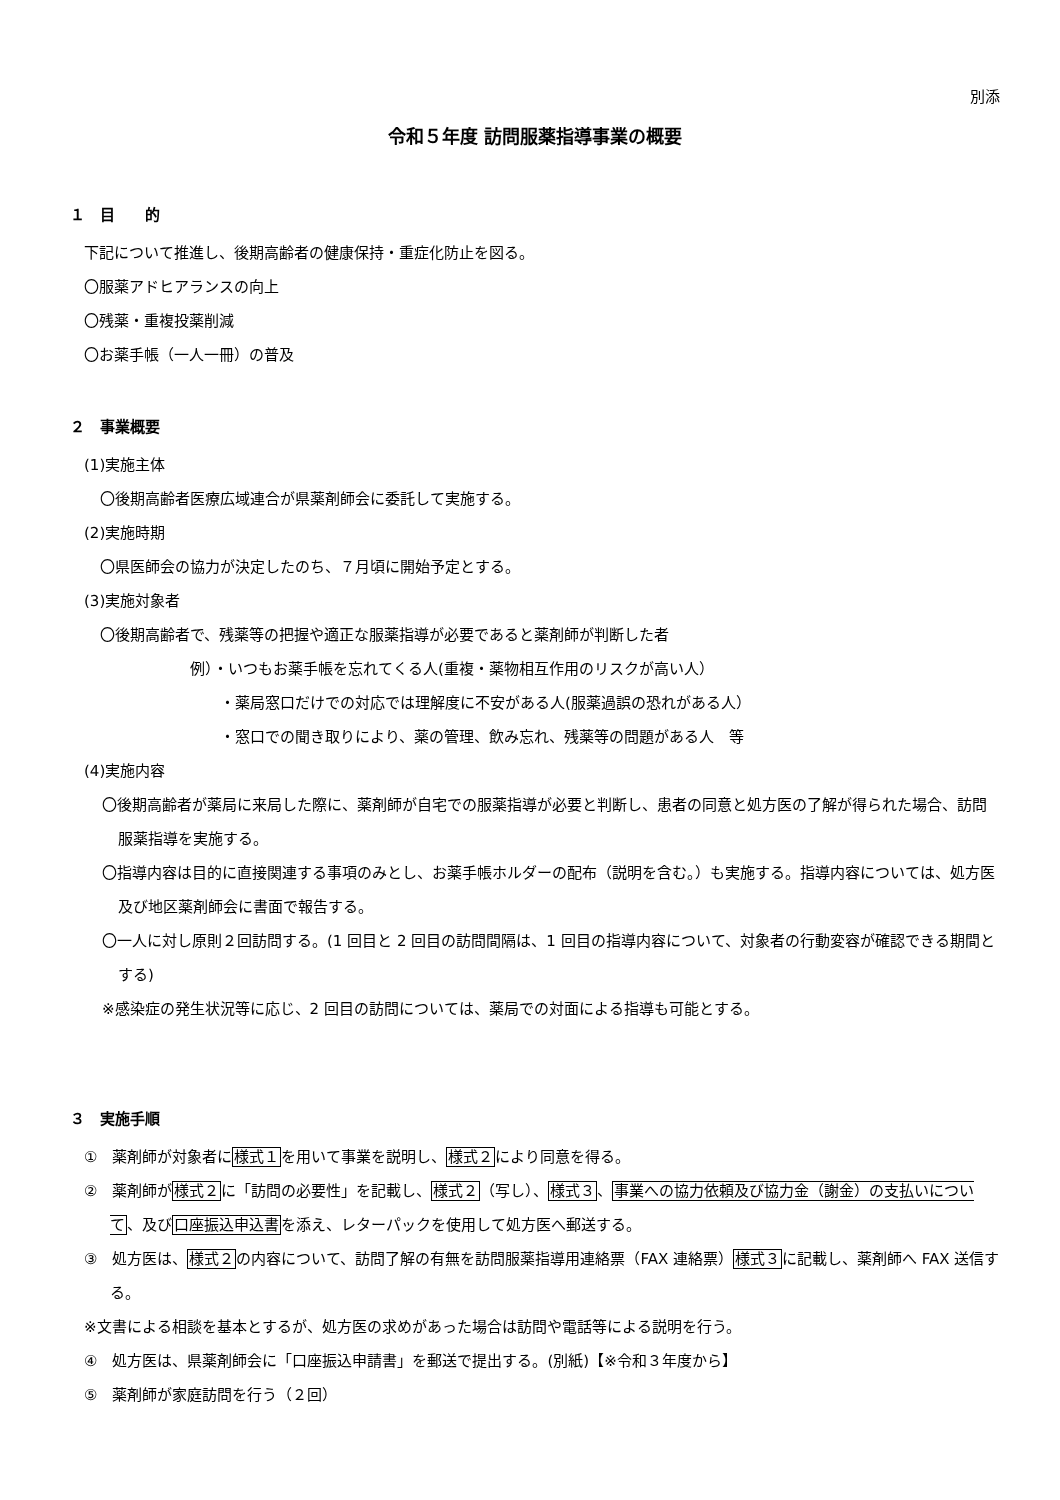別添
令和５年度 訪問服薬指導事業の概要
１　目　　的
下記について推進し、後期高齢者の健康保持・重症化防止を図る。
〇服薬アドヒアランスの向上
〇残薬・重複投薬削減
〇お薬手帳（一人一冊）の普及
２　事業概要
(1)実施主体
〇後期高齢者医療広域連合が県薬剤師会に委託して実施する。
(2)実施時期
〇県医師会の協力が決定したのち、７月頃に開始予定とする。
(3)実施対象者
〇後期高齢者で、残薬等の把握や適正な服薬指導が必要であると薬剤師が判断した者
例）・いつもお薬手帳を忘れてくる人(重複・薬物相互作用のリスクが高い人）
・薬局窓口だけでの対応では理解度に不安がある人(服薬過誤の恐れがある人）
・窓口での聞き取りにより、薬の管理、飲み忘れ、残薬等の問題がある人　等
(4)実施内容
〇後期高齢者が薬局に来局した際に、薬剤師が自宅での服薬指導が必要と判断し、患者の同意と処方医の了解が得られた場合、訪問服薬指導を実施する。
〇指導内容は目的に直接関連する事項のみとし、お薬手帳ホルダーの配布（説明を含む。）も実施する。指導内容については、処方医及び地区薬剤師会に書面で報告する。
〇一人に対し原則２回訪問する。(1 回目と 2 回目の訪問間隔は、1 回目の指導内容について、対象者の行動変容が確認できる期間とする)
※感染症の発生状況等に応じ、2 回目の訪問については、薬局での対面による指導も可能とする。
３　実施手順
①　薬剤師が対象者に様式１を用いて事業を説明し、様式２により同意を得る。
②　薬剤師が様式２に「訪問の必要性」を記載し、様式２（写し）、様式３、事業への協力依頼及び協力金（謝金）の支払いについて、及び口座振込申込書を添え、レターパックを使用して処方医へ郵送する。
③　処方医は、様式２の内容について、訪問了解の有無を訪問服薬指導用連絡票（FAX 連絡票）様式３に記載し、薬剤師へ FAX 送信する。
※文書による相談を基本とするが、処方医の求めがあった場合は訪問や電話等による説明を行う。
④　処方医は、県薬剤師会に「口座振込申請書」を郵送で提出する。(別紙)【※令和３年度から】
⑤　薬剤師が家庭訪問を行う（２回）